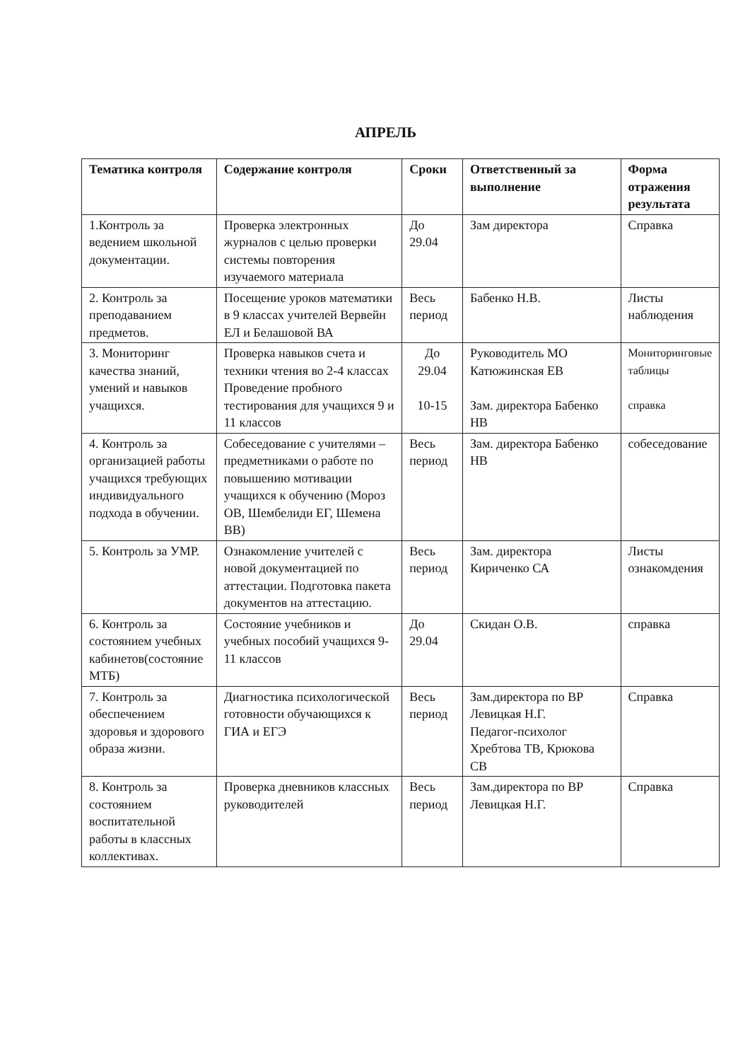АПРЕЛЬ
| Тематика контроля | Содержание контроля | Сроки | Ответственный за выполнение | Форма отражения результата |
| --- | --- | --- | --- | --- |
| 1.Контроль за ведением школьной документации. | Проверка электронных журналов с целью проверки системы повторения изучаемого материала | До 29.04 | Зам директора | Справка |
| 2. Контроль за преподаванием предметов. | Посещение уроков математики в 9 классах учителей Вервейн ЕЛ и Белашовой ВА | Весь период | Бабенко Н.В. | Листы наблюдения |
| 3. Мониторинг качества знаний, умений и навыков учащихся. | Проверка навыков счета и техники чтения во 2-4 классах Проведение пробного тестирования для учащихся 9 и 11 классов | До 29.04 10-15 | Руководитель МО Катюжинская ЕВ Зам. директора Бабенко НВ | Мониторинговые таблицы справка |
| 4. Контроль за организацией работы учащихся требующих индивидуального подхода в обучении. | Собеседование с учителями – предметниками о работе по повышению мотивации учащихся к обучению (Мороз ОВ, Шембелиди ЕГ, Шемена ВВ) | Весь период | Зам. директора Бабенко НВ | собеседование |
| 5. Контроль за УМР. | Ознакомление учителей с новой документацией по аттестации. Подготовка пакета документов на аттестацию. | Весь период | Зам. директора Кириченко СА | Листы ознакомдения |
| 6. Контроль за состоянием учебных кабинетов(состояние МТБ) | Состояние учебников и учебных пособий учащихся 9-11 классов | До 29.04 | Скидан О.В. | справка |
| 7. Контроль за обеспечением здоровья и здорового образа жизни. | Диагностика психологической готовности обучающихся к ГИА и ЕГЭ | Весь период | Зам.директора по ВР Левицкая Н.Г. Педагог-психолог Хребтова ТВ, Крюкова СВ | Справка |
| 8. Контроль за состоянием воспитательной работы в классных коллективах. | Проверка дневников классных руководителей | Весь период | Зам.директора по ВР Левицкая Н.Г. | Справка |